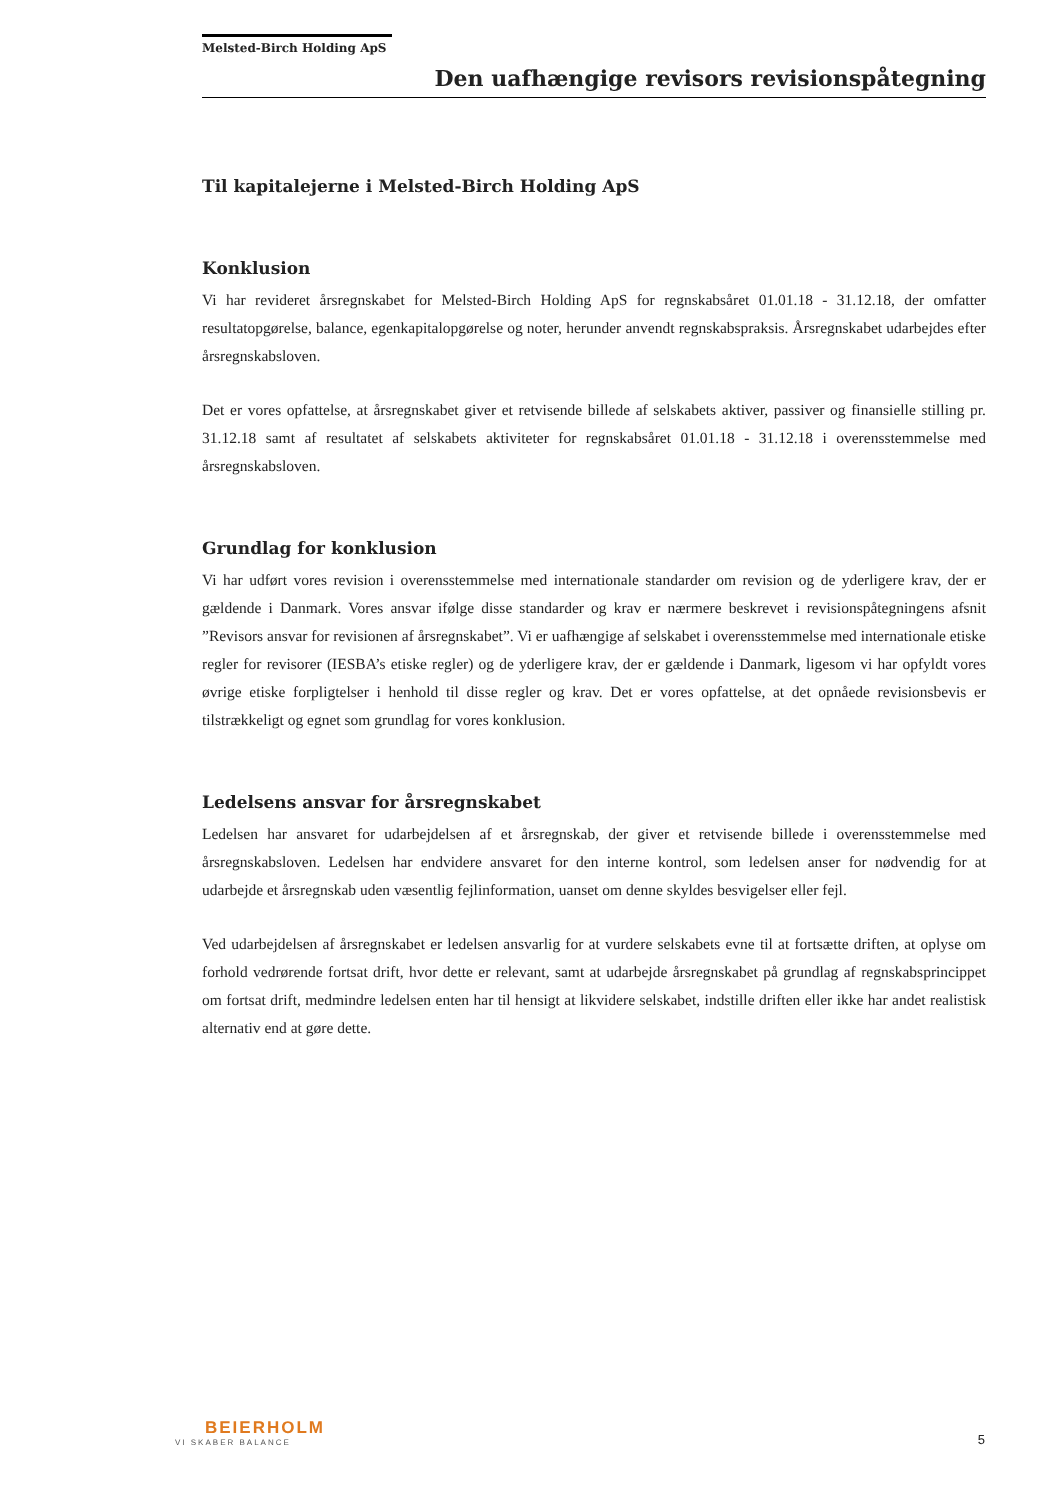Melsted-Birch Holding ApS
Den uafhængige revisors revisionspåtegning
Til kapitalejerne i Melsted-Birch Holding ApS
Konklusion
Vi har revideret årsregnskabet for Melsted-Birch Holding ApS for regnskabsåret 01.01.18 - 31.12.18, der omfatter resultatopgørelse, balance, egenkapitalopgørelse og noter, herunder anvendt regnskabspraksis. Årsregnskabet udarbejdes efter årsregnskabsloven.
Det er vores opfattelse, at årsregnskabet giver et retvisende billede af selskabets aktiver, passiver og finansielle stilling pr. 31.12.18 samt af resultatet af selskabets aktiviteter for regnskabsåret 01.01.18 - 31.12.18 i overensstemmelse med årsregnskabsloven.
Grundlag for konklusion
Vi har udført vores revision i overensstemmelse med internationale standarder om revision og de yderligere krav, der er gældende i Danmark. Vores ansvar ifølge disse standarder og krav er nærmere beskrevet i revisionspåtegningens afsnit ”Revisors ansvar for revisionen af årsregnskabet”. Vi er uafhængige af selskabet i overensstemmelse med internationale etiske regler for revisorer (IESBA’s etiske regler) og de yderligere krav, der er gældende i Danmark, ligesom vi har opfyldt vores øvrige etiske forpligtelser i henhold til disse regler og krav. Det er vores opfattelse, at det opnåede revisionsbevis er tilstrækkeligt og egnet som grundlag for vores konklusion.
Ledelsens ansvar for årsregnskabet
Ledelsen har ansvaret for udarbejdelsen af et årsregnskab, der giver et retvisende billede i overensstemmelse med årsregnskabsloven. Ledelsen har endvidere ansvaret for den interne kontrol, som ledelsen anser for nødvendig for at udarbejde et årsregnskab uden væsentlig fejlinformation, uanset om denne skyldes besvigelser eller fejl.
Ved udarbejdelsen af årsregnskabet er ledelsen ansvarlig for at vurdere selskabets evne til at fortsætte driften, at oplyse om forhold vedrørende fortsat drift, hvor dette er relevant, samt at udarbejde årsregnskabet på grundlag af regnskabsprincippet om fortsat drift, medmindre ledelsen enten har til hensigt at likvidere selskabet, indstille driften eller ikke har andet realistisk alternativ end at gøre dette.
BEIERHOLM
VI SKABER BALANCE
5